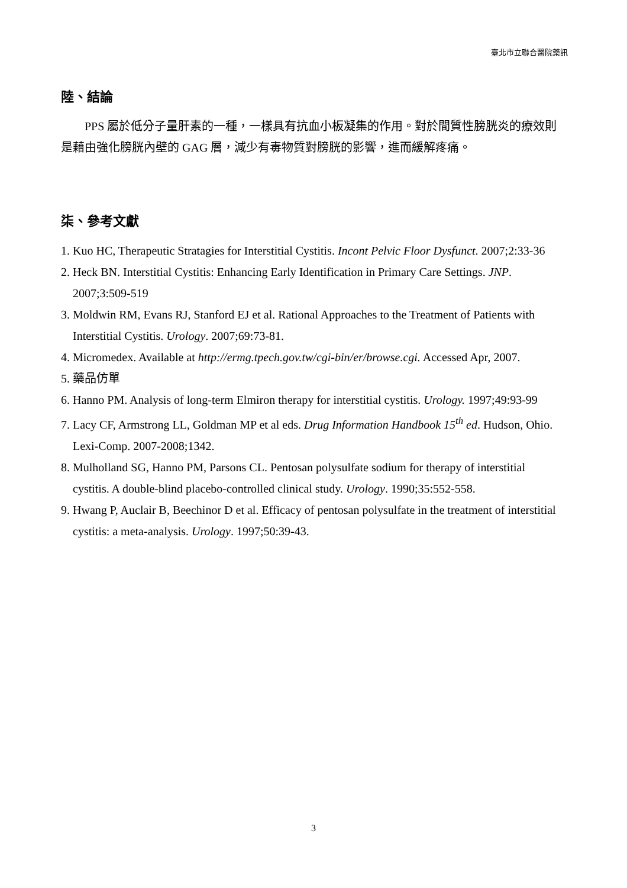臺北市立聯合醫院藥訊
陸、結論
PPS 屬於低分子量肝素的一種，一樣具有抗血小板凝集的作用。對於間質性膀胱炎的療效則是藉由強化膀胱內壁的 GAG 層，減少有毒物質對膀胱的影響，進而緩解疼痛。
柒、參考文獻
1. Kuo HC, Therapeutic Stratagies for Interstitial Cystitis. Incont Pelvic Floor Dysfunct. 2007;2:33-36
2. Heck BN. Interstitial Cystitis: Enhancing Early Identification in Primary Care Settings. JNP. 2007;3:509-519
3. Moldwin RM, Evans RJ, Stanford EJ et al. Rational Approaches to the Treatment of Patients with Interstitial Cystitis. Urology. 2007;69:73-81.
4. Micromedex. Available at http://ermg.tpech.gov.tw/cgi-bin/er/browse.cgi. Accessed Apr, 2007.
5. 藥品仿單
6. Hanno PM. Analysis of long-term Elmiron therapy for interstitial cystitis. Urology. 1997;49:93-99
7. Lacy CF, Armstrong LL, Goldman MP et al eds. Drug Information Handbook 15<sup>th</sup> ed. Hudson, Ohio. Lexi-Comp. 2007-2008;1342.
8. Mulholland SG, Hanno PM, Parsons CL. Pentosan polysulfate sodium for therapy of interstitial cystitis. A double-blind placebo-controlled clinical study. Urology. 1990;35:552-558.
9. Hwang P, Auclair B, Beechinor D et al. Efficacy of pentosan polysulfate in the treatment of interstitial cystitis: a meta-analysis. Urology. 1997;50:39-43.
3